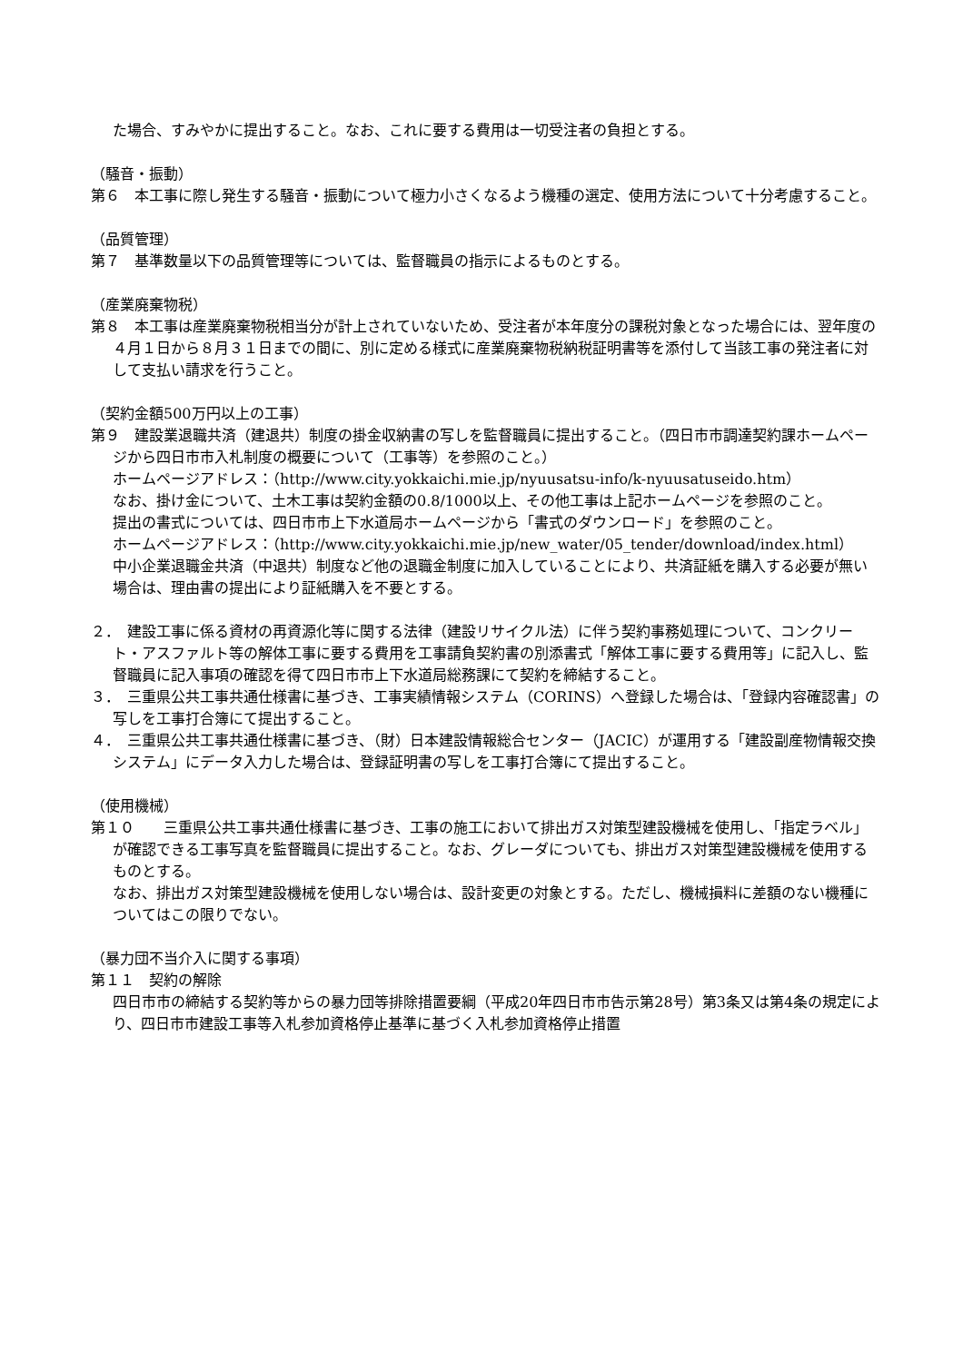た場合、すみやかに提出すること。なお、これに要する費用は一切受注者の負担とする。
（騒音・振動）
第６　本工事に際し発生する騒音・振動について極力小さくなるよう機種の選定、使用方法について十分考慮すること。
（品質管理）
第７　基準数量以下の品質管理等については、監督職員の指示によるものとする。
（産業廃棄物税）
第８　本工事は産業廃棄物税相当分が計上されていないため、受注者が本年度分の課税対象となった場合には、翌年度の４月１日から８月３１日までの間に、別に定める様式に産業廃棄物税納税証明書等を添付して当該工事の発注者に対して支払い請求を行うこと。
（契約金額500万円以上の工事）
第９　建設業退職共済（建退共）制度の掛金収納書の写しを監督職員に提出すること。（四日市市調達契約課ホームページから四日市市入札制度の概要について（工事等）を参照のこと。）
ホームページアドレス：（http://www.city.yokkaichi.mie.jp/nyuusatsu-info/k-nyuusatuseido.htm）
なお、掛け金について、土木工事は契約金額の0.8/1000以上、その他工事は上記ホームページを参照のこと。
提出の書式については、四日市市上下水道局ホームページから「書式のダウンロード」を参照のこと。
ホームページアドレス：（http://www.city.yokkaichi.mie.jp/new_water/05_tender/download/index.html）
中小企業退職金共済（中退共）制度など他の退職金制度に加入していることにより、共済証紙を購入する必要が無い場合は、理由書の提出により証紙購入を不要とする。
２．　建設工事に係る資材の再資源化等に関する法律（建設リサイクル法）に伴う契約事務処理について、コンクリート・アスファルト等の解体工事に要する費用を工事請負契約書の別添書式「解体工事に要する費用等」に記入し、監督職員に記入事項の確認を得て四日市市上下水道局総務課にて契約を締結すること。
３．　三重県公共工事共通仕様書に基づき、工事実績情報システム（CORINS）へ登録した場合は、「登録内容確認書」の写しを工事打合簿にて提出すること。
４．　三重県公共工事共通仕様書に基づき、（財）日本建設情報総合センター（JACIC）が運用する「建設副産物情報交換システム」にデータ入力した場合は、登録証明書の写しを工事打合簿にて提出すること。
（使用機械）
第１０　　三重県公共工事共通仕様書に基づき、工事の施工において排出ガス対策型建設機械を使用し、「指定ラベル」が確認できる工事写真を監督職員に提出すること。なお、グレーダについても、排出ガス対策型建設機械を使用するものとする。
なお、排出ガス対策型建設機械を使用しない場合は、設計変更の対象とする。ただし、機械損料に差額のない機種についてはこの限りでない。
（暴力団不当介入に関する事項）
第１１　契約の解除
四日市市の締結する契約等からの暴力団等排除措置要綱（平成20年四日市市告示第28号）第3条又は第4条の規定により、四日市市建設工事等入札参加資格停止基準に基づく入札参加資格停止措置